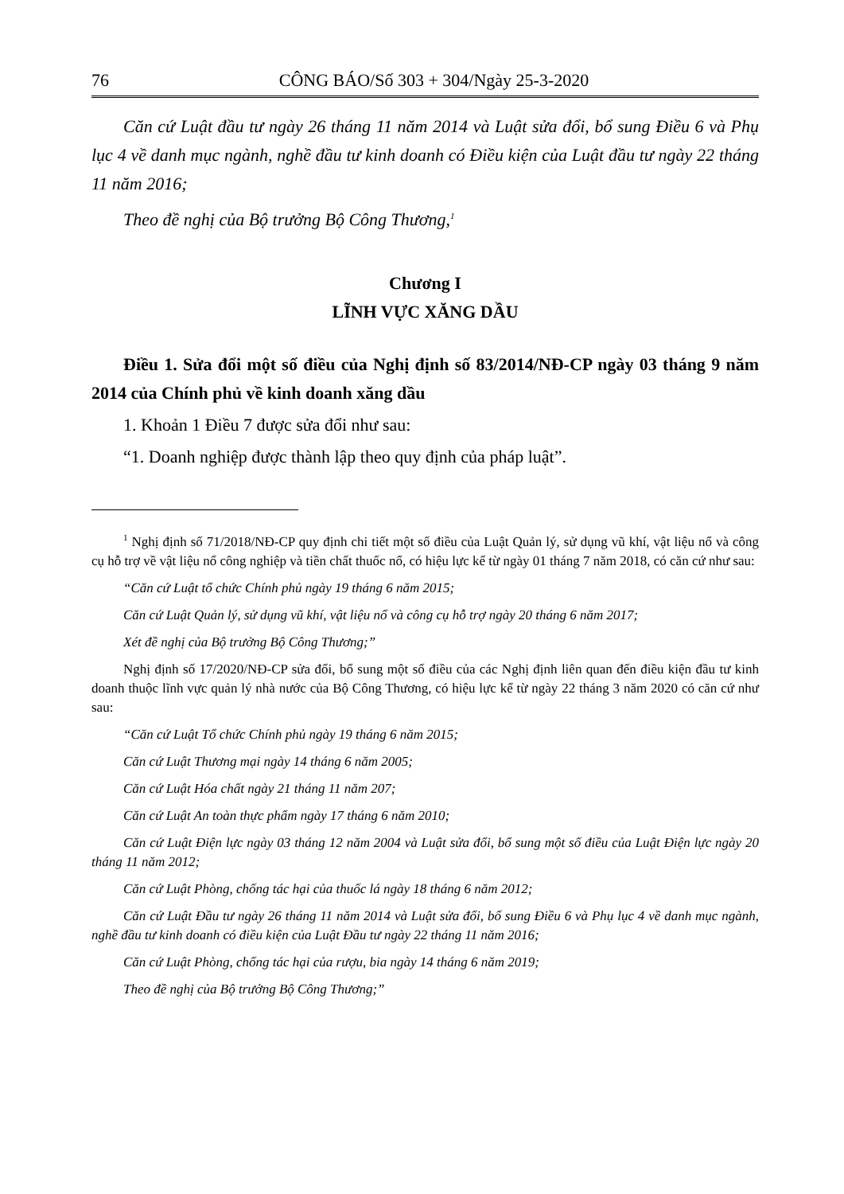76 CÔNG BÁO/Số 303 + 304/Ngày 25-3-2020
Căn cứ Luật đầu tư ngày 26 tháng 11 năm 2014 và Luật sửa đổi, bổ sung Điều 6 và Phụ lục 4 về danh mục ngành, nghề đầu tư kinh doanh có Điều kiện của Luật đầu tư ngày 22 tháng 11 năm 2016;
Theo đề nghị của Bộ trưởng Bộ Công Thương,<sup>1</sup>
Chương I
LĨNH VỰC XĂNG DẦU
Điều 1. Sửa đổi một số điều của Nghị định số 83/2014/NĐ-CP ngày 03 tháng 9 năm 2014 của Chính phủ về kinh doanh xăng dầu
1. Khoản 1 Điều 7 được sửa đổi như sau:
“1. Doanh nghiệp được thành lập theo quy định của pháp luật”.
<sup>1</sup> Nghị định số 71/2018/NĐ-CP quy định chi tiết một số điều của Luật Quản lý, sử dụng vũ khí, vật liệu nổ và công cụ hỗ trợ về vật liệu nổ công nghiệp và tiền chất thuốc nổ, có hiệu lực kể từ ngày 01 tháng 7 năm 2018, có căn cứ như sau:
“Căn cứ Luật tổ chức Chính phủ ngày 19 tháng 6 năm 2015;
Căn cứ Luật Quản lý, sử dụng vũ khí, vật liệu nổ và công cụ hỗ trợ ngày 20 tháng 6 năm 2017;
Xét đề nghị của Bộ trưởng Bộ Công Thương;”
Nghị định số 17/2020/NĐ-CP sửa đổi, bổ sung một số điều của các Nghị định liên quan đến điều kiện đầu tư kinh doanh thuộc lĩnh vực quản lý nhà nước của Bộ Công Thương, có hiệu lực kể từ ngày 22 tháng 3 năm 2020 có căn cứ như sau:
“Căn cứ Luật Tổ chức Chính phủ ngày 19 tháng 6 năm 2015;
Căn cứ Luật Thương mại ngày 14 tháng 6 năm 2005;
Căn cứ Luật Hóa chất ngày 21 tháng 11 năm 207;
Căn cứ Luật An toàn thực phẩm ngày 17 tháng 6 năm 2010;
Căn cứ Luật Điện lực ngày 03 tháng 12 năm 2004 và Luật sửa đổi, bổ sung một số điều của Luật Điện lực ngày 20 tháng 11 năm 2012;
Căn cứ Luật Phòng, chống tác hại của thuốc lá ngày 18 tháng 6 năm 2012;
Căn cứ Luật Đầu tư ngày 26 tháng 11 năm 2014 và Luật sửa đổi, bổ sung Điều 6 và Phụ lục 4 về danh mục ngành, nghề đầu tư kinh doanh có điều kiện của Luật Đầu tư ngày 22 tháng 11 năm 2016;
Căn cứ Luật Phòng, chống tác hại của rượu, bia ngày 14 tháng 6 năm 2019;
Theo đề nghị của Bộ trưởng Bộ Công Thương;”